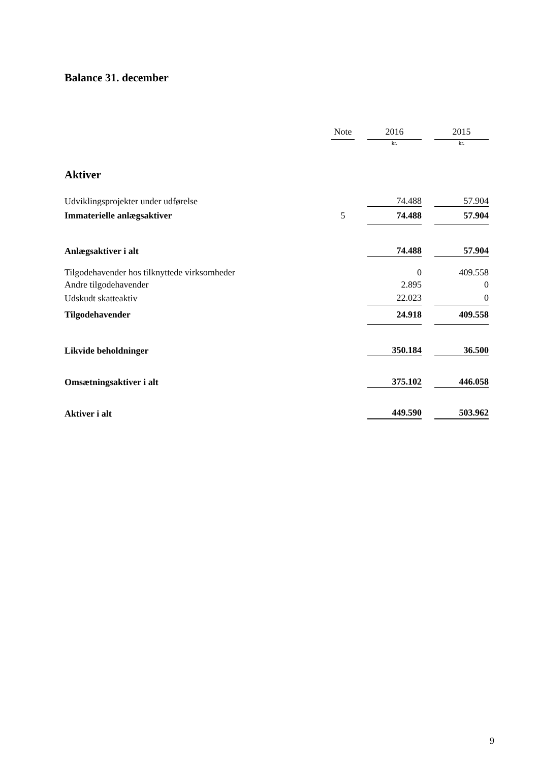Balance 31. december
| | Note | | 2016 | | 2015 |
| --- | --- | --- | --- | --- | --- |
| | | | kr. | | kr. |
| Aktiver | | | | | |
| Udviklingsprojekter under udførelse | | | 74.488 | | 57.904 |
| Immaterielle anlægsaktiver | 5 | | 74.488 | | 57.904 |
| Anlægsaktiver i alt | | | 74.488 | | 57.904 |
| Tilgodehavender hos tilknyttede virksomheder | | | 0 | | 409.558 |
| Andre tilgodehavender | | | 2.895 | | 0 |
| Udskudt skatteaktiv | | | 22.023 | | 0 |
| Tilgodehavender | | | 24.918 | | 409.558 |
| Likvide beholdninger | | | 350.184 | | 36.500 |
| Omsætningsaktiver i alt | | | 375.102 | | 446.058 |
| Aktiver i alt | | | 449.590 | | 503.962 |
9